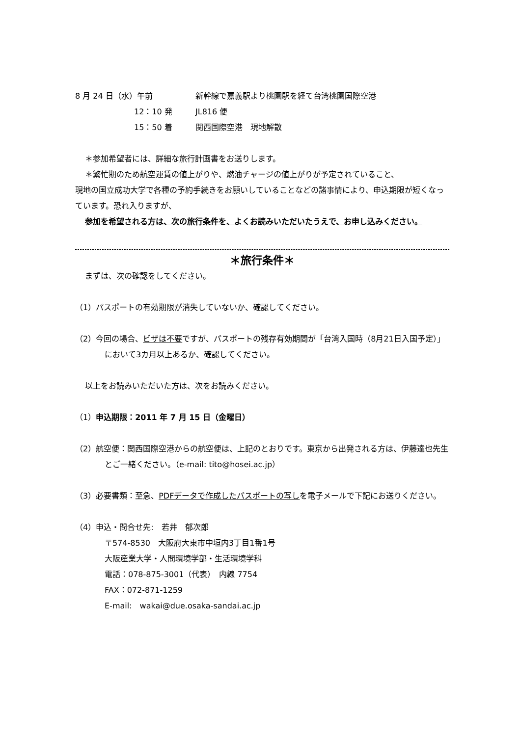8 月 24 日（水）午前 新幹線で嘉義駅より桃園駅を経て台湾桃園国際空港
12：10 発 JL816 便
15：50 着 関西国際空港　現地解散
＊参加希望者には、詳細な旅行計画書をお送りします。
＊繁忙期のため航空運賃の値上がりや、燃油チャージの値上がりが予定されていること、
現地の国立成功大学で各種の予約手続きをお願いしていることなどの諸事情により、申込期限が短くなっています。恐れ入りますが、
参加を希望される方は、次の旅行条件を、よくお読みいただいたうえで、お申し込みください。
＊旅行条件＊
まずは、次の確認をしてください。
（1）パスポートの有効期限が消失していないか、確認してください。
（2）今回の場合、ビザは不要ですが、パスポートの残存有効期間が「台湾入国時（8月21日入国予定）」において3カ月以上あるか、確認してください。
以上をお読みいただいた方は、次をお読みください。
（1）申込期限：2011 年 7 月 15 日（金曜日）
（2）航空便：関西国際空港からの航空便は、上記のとおりです。東京から出発される方は、伊藤達也先生とご一緒ください。（e-mail: tito@hosei.ac.jp）
（3）必要書類：至急、PDFデータで作成したパスポートの写しを電子メールで下記にお送りください。
（4）申込・問合せ先:　若井　郁次郎
〒574-8530　大阪府大東市中垣内3丁目1番1号
大阪産業大学・人間環境学部・生活環境学科
電話：078-875-3001（代表）　内線 7754
FAX：072-871-1259
E-mail:　wakai@due.osaka-sandai.ac.jp